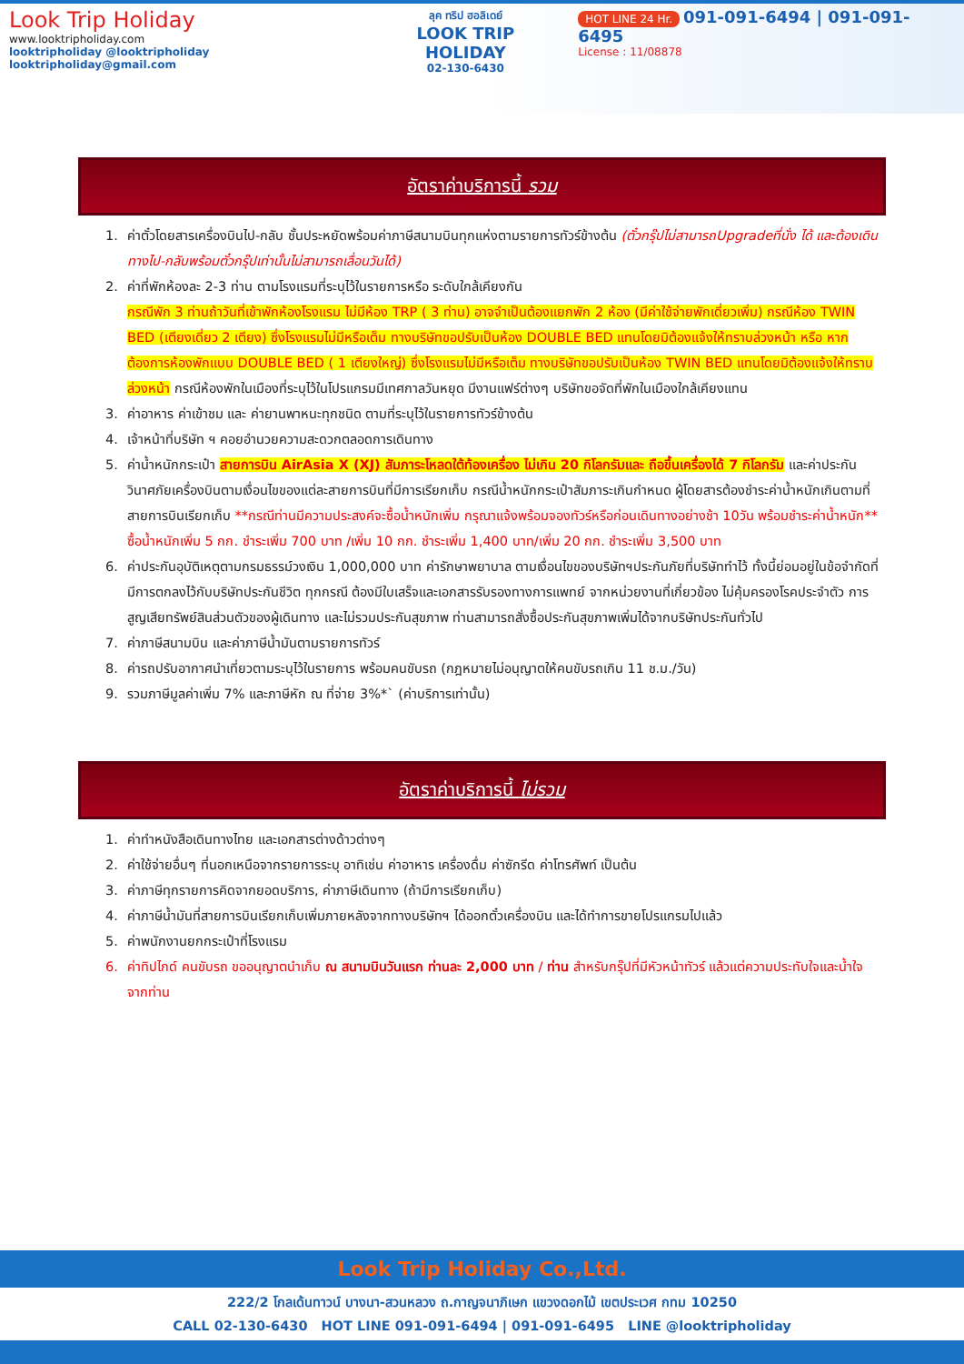Look Trip Holiday
www.looktripholiday.com
looktripholiday @looktripholiday looktripholiday@gmail.com
ลุค ทริป ฮอลิเดย์
LOOK TRIP HOLIDAY
02-130-6430
HOT LINE 24 Hr. 091-091-6494 | 091-091-6495
License : 11/08878
อัตราค่าบริการนี้ รวม
1. ค่าตั๋วโดยสารเครื่องบินไป-กลับ ชั้นประหยัดพร้อมค่าภาษีสนามบินทุกแห่งตามรายการทัวร์ข้างต้น (ตั๋วกรุ๊ปไม่สามารถUpgradeที่นั่ง ได้ และต้องเดินทางไป-กลับพร้อมตั๋วกรุ๊ปเท่านั้นไม่สามารถเลื่อนวันได้)
2. ค่าที่พักห้องละ 2-3 ท่าน ตามโรงแรมที่ระบุไว้ในรายการหรือ ระดับใกล้เคียงกัน
กรณีพัก 3 ท่านถ้าวันที่เข้าพักห้องโรงแรม ไม่มีห้อง TRP ( 3 ท่าน) อาจจำเป็นต้องแยกพัก 2 ห้อง (มีค่าใช้จ่ายพักเดี่ยวเพิ่ม) กรณีห้อง TWIN BED (เตียงเดี่ยว 2 เตียง) ซึ่งโรงแรมไม่มีหรือเต็ม ทางบริษัทขอปรับเป็นห้อง DOUBLE BED แทนโดยมิต้องแจ้งให้ทราบล่วงหน้า หรือ หากต้องการห้องพักแบบ DOUBLE BED ( 1 เตียงใหญ่) ซึ่งโรงแรมไม่มีหรือเต็ม ทางบริษัทขอปรับเป็นห้อง TWIN BED แทนโดยมิต้องแจ้งให้ทราบล่วงหน้า กรณีห้องพักในเมืองที่ระบุไว้ในโปรแกรมมีเทศกาลวันหยุด มีงานแฟร์ต่างๆ บริษัทขอจัดที่พักในเมืองใกล้เคียงแทน
3. ค่าอาหาร ค่าเข้าชม และ ค่ายานพาหนะทุกชนิด ตามที่ระบุไว้ในรายการทัวร์ข้างต้น
4. เจ้าหน้าที่บริษัท ฯ คอยอำนวยความสะดวกตลอดการเดินทาง
5. ค่าน้ำหนักกระเป๋า สายการบิน AirAsia X (XJ) สัมภาระโหลดใต้ท้องเครื่อง ไม่เกิน 20 กิโลกรัมและ ถือขึ้นเครื่องได้ 7 กิโลกรัม และค่าประกันวินาศภัยเครื่องบินตามเงื่อนไขของแต่ละสายการบินที่มีการเรียกเก็บ กรณีน้ำหนักกระเป๋าสัมภาระเกินกำหนด ผู้โดยสารต้องชำระค่าน้ำหนักเกินตามที่สายการบินเรียกเก็บ **กรณีท่านมีความประสงค์จะซื้อน้ำหนักเพิ่ม กรุณาแจ้งพร้อมจองทัวร์หรือก่อนเดินทางอย่างช้า 10วัน พร้อมชำระค่าน้ำหนัก** ซื้อน้ำหนักเพิ่ม 5 กก. ชำระเพิ่ม 700 บาท /เพิ่ม 10 กก. ชำระเพิ่ม 1,400 บาท/เพิ่ม 20 กก. ชำระเพิ่ม 3,500 บาท
6. ค่าประกันอุบัติเหตุตามกรมธรรม์วงเงิน 1,000,000 บาท ค่ารักษาพยาบาล ตามเงื่อนไขของบริษัทฯประกันภัยที่บริษัททำไว้ ทั้งนี้ย่อมอยู่ในข้อจำกัดที่มีการตกลงไว้กับบริษัทประกันชีวิต ทุกกรณี ต้องมีใบเสร็จและเอกสารรับรองทางการแพทย์ จากหน่วยงานที่เกี่ยวข้อง ไม่คุ้มครองโรคประจำตัว การสูญเสียทรัพย์สินส่วนตัวของผู้เดินทาง และไม่รวมประกันสุขภาพ ท่านสามารถสั่งซื้อประกันสุขภาพเพิ่มได้จากบริษัทประกันทั่วไป
7. ค่าภาษีสนามบิน และค่าภาษีน้ำมันตามรายการทัวร์
8. ค่ารถปรับอากาศนำเที่ยวตามระบุไว้ในรายการ พร้อมคนขับรถ (กฎหมายไม่อนุญาตให้คนขับรถเกิน 11 ช.ม./วัน)
9. รวมภาษีมูลค่าเพิ่ม 7% และภาษีหัก ณ ที่จ่าย 3%*` (ค่าบริการเท่านั้น)
อัตราค่าบริการนี้ ไม่รวม
1. ค่าทำหนังสือเดินทางไทย และเอกสารต่างด้าวต่างๆ
2. ค่าใช้จ่ายอื่นๆ ที่นอกเหนือจากรายการระบุ อาทิเช่น ค่าอาหาร เครื่องดื่ม ค่าซักรีด ค่าโทรศัพท์ เป็นต้น
3. ค่าภาษีทุกรายการคิดจากยอดบริการ, ค่าภาษีเดินทาง (ถ้ามีการเรียกเก็บ)
4. ค่าภาษีน้ำมันที่สายการบินเรียกเก็บเพิ่มภายหลังจากทางบริษัทฯ ได้ออกตั๋วเครื่องบิน และได้ทำการขายโปรแกรมไปแล้ว
5. ค่าพนักงานยกกระเป๋าที่โรงแรม
6. ค่าทิปไกด์ คนขับรถ ขออนุญาตนำเก็บ ณ สนามบินวันแรก ท่านละ 2,000 บาท / ท่าน สำหรับกรุ๊ปที่มีหัวหน้าทัวร์ แล้วแต่ความประทับใจและน้ำใจจากท่าน
Look Trip Holiday Co.,Ltd.
222/2 โกลเด้นทาวน์ บางนา-สวนหลวง ถ.กาญจนาภิเษก แขวงดอกไม้ เขตประเวศ กทม 10250
CALL 02-130-6430 HOT LINE 091-091-6494 | 091-091-6495 LINE @looktripholiday